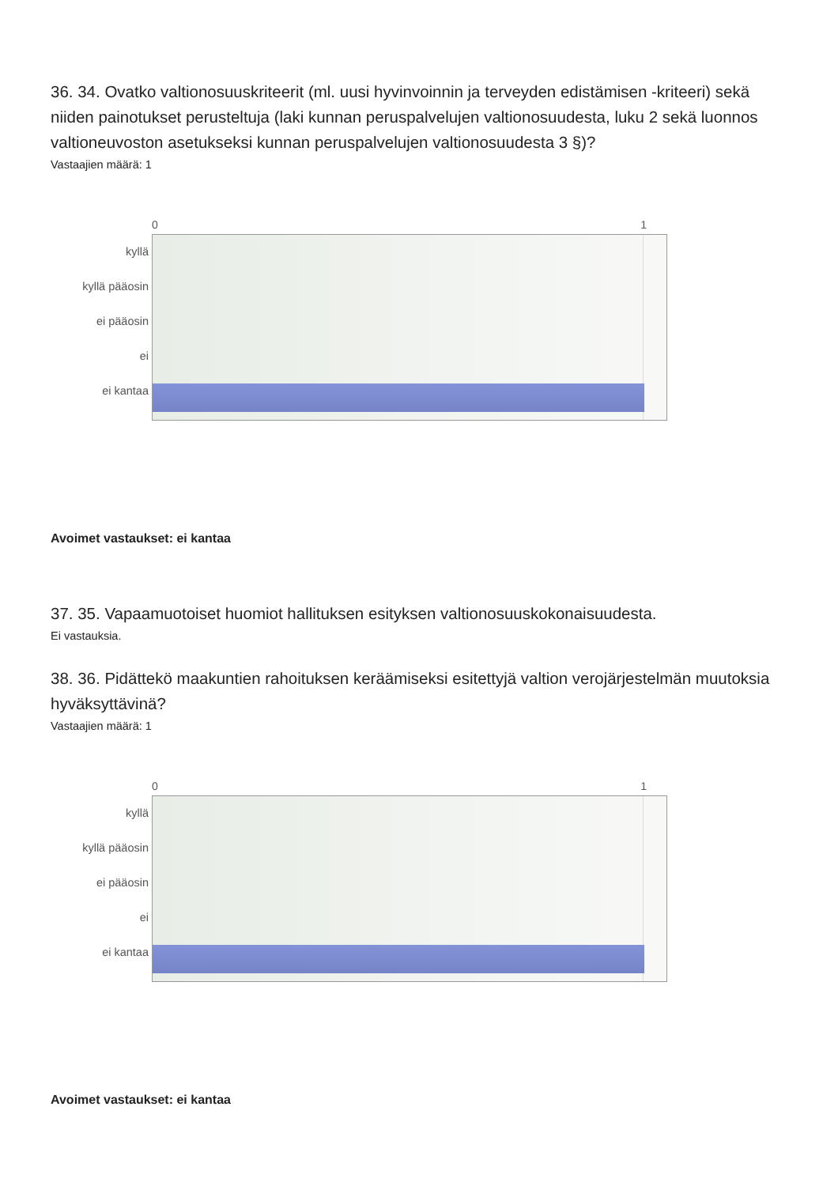36. 34. Ovatko valtionosuuskriteerit (ml. uusi hyvinvoinnin ja terveyden edistämisen -kriteeri) sekä niiden painotukset perusteltuja (laki kunnan peruspalvelujen valtionosuudesta, luku 2 sekä luonnos valtioneuvoston asetukseksi kunnan peruspalvelujen valtionosuudesta 3 §)?
Vastaajien määrä: 1
0 1
kyllä
kyllä pääosin
ei pääosin
ei
ei kantaa
Avoimet vastaukset: ei kantaa
37. 35. Vapaamuotoiset huomiot hallituksen esityksen valtionosuuskokonaisuudesta.
Ei vastauksia.
38. 36. Pidättekö maakuntien rahoituksen keräämiseksi esitettyjä valtion verojärjestelmän muutoksia hyväksyttävinä?
Vastaajien määrä: 1
0 1
kyllä
kyllä pääosin
ei pääosin
ei
ei kantaa
Avoimet vastaukset: ei kantaa